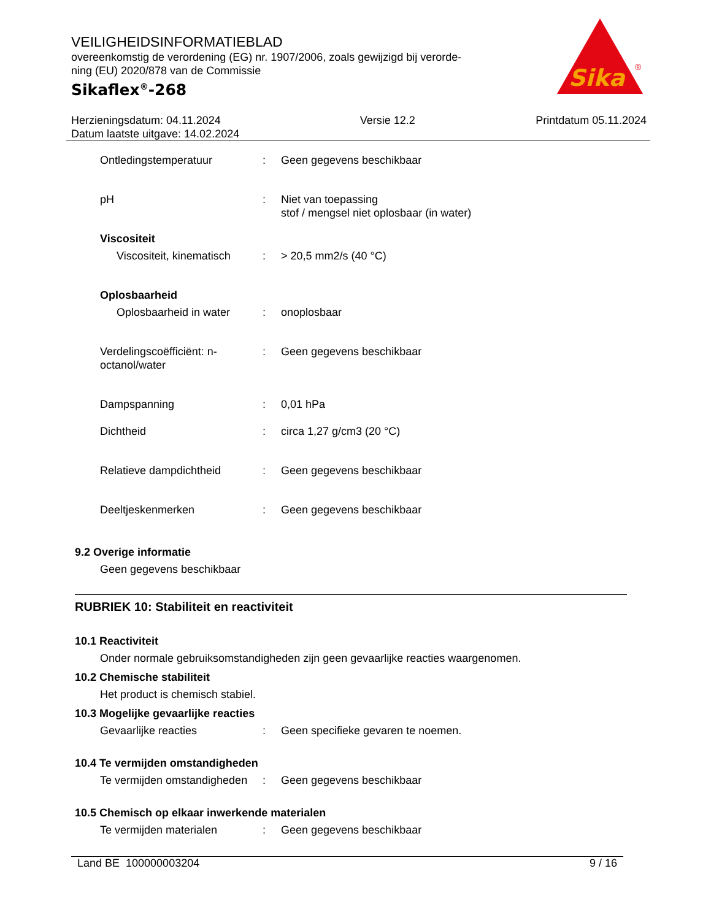VEILIGHEIDSINFORMATIEBLAD
overeenkomstig de verordening (EG) nr. 1907/2006, zoals gewijzigd bij verorde-ning (EU) 2020/878 van de Commissie
Sikaflex<sup>®</sup>-268
Sika
®
Herzieningsdatum: 04.11.2024
Datum laatste uitgave: 14.02.2024
Versie 12.2 Printdatum 05.11.2024
Ontledingstemperatuur : Geen gegevens beschikbaar
pH : Niet van toepassing
stof / mengsel niet oplosbaar (in water)
Viscositeit
Viscositeit, kinematisch
: > 20,5 mm2/s (40 °C)
Oplosbaarheid
Oplosbaarheid in water : onoplosbaar
Verdelingscoëfficiënt: n-octanol/water
: Geen gegevens beschikbaar
Dampspanning : 0,01 hPa
Dichtheid : circa 1,27 g/cm3 (20 °C)
Relatieve dampdichtheid : Geen gegevens beschikbaar
Deeltjeskenmerken : Geen gegevens beschikbaar
9.2 Overige informatie
Geen gegevens beschikbaar
RUBRIEK 10: Stabiliteit en reactiviteit
10.1 Reactiviteit
Onder normale gebruiksomstandigheden zijn geen gevaarlijke reacties waargenomen.
10.2 Chemische stabiliteit
Het product is chemisch stabiel.
10.3 Mogelijke gevaarlijke reacties
Gevaarlijke reacties : Geen specifieke gevaren te noemen.
10.4 Te vermijden omstandigheden
Te vermijden omstandigheden
: Geen gegevens beschikbaar
10.5 Chemisch op elkaar inwerkende materialen
Te vermijden materialen : Geen gegevens beschikbaar
Land BE 100000003204 9 / 16